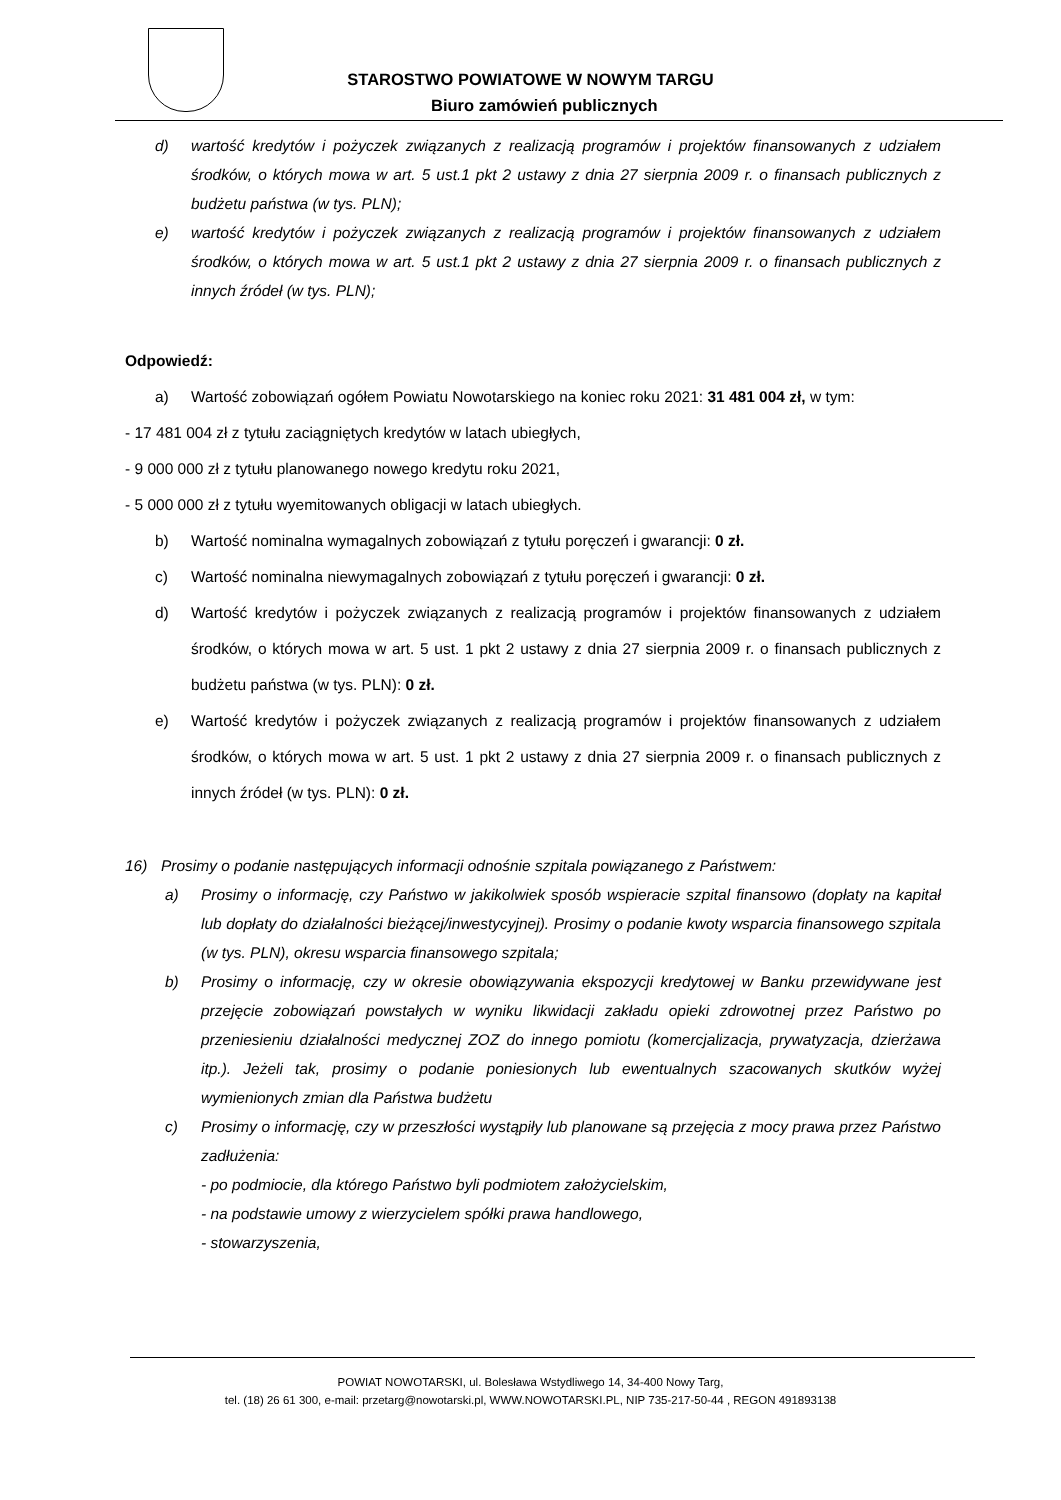STAROSTWO POWIATOWE W NOWYM TARGU
Biuro zamówień publicznych
d) wartość kredytów i pożyczek związanych z realizacją programów i projektów finansowanych z udziałem środków, o których mowa w art. 5 ust.1 pkt 2 ustawy z dnia 27 sierpnia 2009 r. o finansach publicznych z budżetu państwa (w tys. PLN);
e) wartość kredytów i pożyczek związanych z realizacją programów i projektów finansowanych z udziałem środków, o których mowa w art. 5 ust.1 pkt 2 ustawy z dnia 27 sierpnia 2009 r. o finansach publicznych z innych źródeł (w tys. PLN);
Odpowiedź:
a) Wartość zobowiązań ogółem Powiatu Nowotarskiego na koniec roku 2021: 31 481 004 zł, w tym:
- 17 481 004 zł z tytułu zaciągniętych kredytów w latach ubiegłych,
- 9 000 000 zł z tytułu planowanego nowego kredytu roku 2021,
- 5 000 000 zł z tytułu wyemitowanych obligacji w latach ubiegłych.
b) Wartość nominalna wymagalnych zobowiązań z tytułu poręczeń i gwarancji: 0 zł.
c) Wartość nominalna niewymagalnych zobowiązań z tytułu poręczeń i gwarancji: 0 zł.
d) Wartość kredytów i pożyczek związanych z realizacją programów i projektów finansowanych z udziałem środków, o których mowa w art. 5 ust. 1 pkt 2 ustawy z dnia 27 sierpnia 2009 r. o finansach publicznych z budżetu państwa (w tys. PLN): 0 zł.
e) Wartość kredytów i pożyczek związanych z realizacją programów i projektów finansowanych z udziałem środków, o których mowa w art. 5 ust. 1 pkt 2 ustawy z dnia 27 sierpnia 2009 r. o finansach publicznych z innych źródeł (w tys. PLN): 0 zł.
16) Prosimy o podanie następujących informacji odnośnie szpitala powiązanego z Państwem:
a) Prosimy o informację, czy Państwo w jakikolwiek sposób wspieracie szpital finansowo (dopłaty na kapitał lub dopłaty do działalności bieżącej/inwestycyjnej). Prosimy o podanie kwoty wsparcia finansowego szpitala (w tys. PLN), okresu wsparcia finansowego szpitala;
b) Prosimy o informację, czy w okresie obowiązywania ekspozycji kredytowej w Banku przewidywane jest przejęcie zobowiązań powstałych w wyniku likwidacji zakładu opieki zdrowotnej przez Państwo po przeniesieniu działalności medycznej ZOZ do innego pomiotu (komercjalizacja, prywatyzacja, dzierżawa itp.). Jeżeli tak, prosimy o podanie poniesionych lub ewentualnych szacowanych skutków wyżej wymienionych zmian dla Państwa budżetu
c) Prosimy o informację, czy w przeszłości wystąpiły lub planowane są przejęcia z mocy prawa przez Państwo zadłużenia:
- po podmiocie, dla którego Państwo byli podmiotem założycielskim,
- na podstawie umowy z wierzycielem spółki prawa handlowego,
- stowarzyszenia,
POWIAT NOWOTARSKI, ul. Bolesława Wstydliwego 14, 34-400 Nowy Targ,
tel. (18) 26 61 300, e-mail: przetarg@nowotarski.pl, WWW.NOWOTARSKI.PL, NIP 735-217-50-44 , REGON 491893138